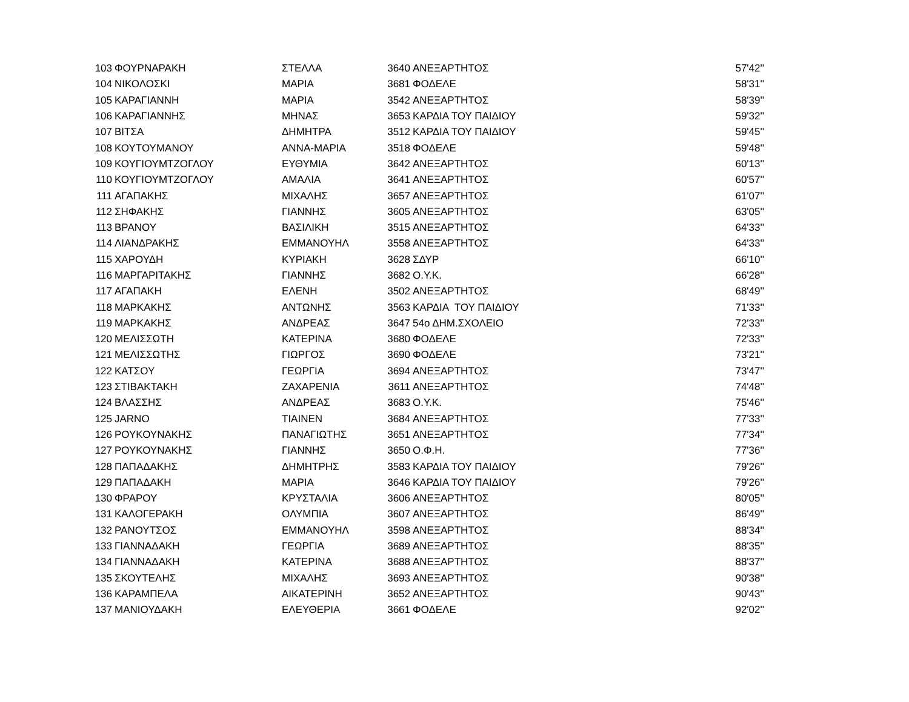| 103 | ΦΟΥΡΝΑΡΑΚΗ | ΣΤΕΛΛΑ | 3640 | ΑΝΕΞΑΡΤΗΤΟΣ | 57'42'' |
| 104 | ΝΙΚΟΛΟΣΚΙ | ΜΑΡΙΑ | 3681 | ΦΟΔΕΛΕ | 58'31'' |
| 105 | ΚΑΡΑΓΙΑΝΝΗ | ΜΑΡΙΑ | 3542 | ΑΝΕΞΑΡΤΗΤΟΣ | 58'39'' |
| 106 | ΚΑΡΑΓΙΑΝΝΗΣ | ΜΗΝΑΣ | 3653 | ΚΑΡΔΙΑ ΤΟΥ ΠΑΙΔΙΟΥ | 59'32'' |
| 107 | ΒΙΤΣΑ | ΔΗΜΗΤΡΑ | 3512 | ΚΑΡΔΙΑ ΤΟΥ ΠΑΙΔΙΟΥ | 59'45'' |
| 108 | ΚΟΥΤΟΥΜΑΝΟΥ | ΑΝΝΑ-ΜΑΡΙΑ | 3518 | ΦΟΔΕΛΕ | 59'48'' |
| 109 | ΚΟΥΓΙΟΥΜΤΖΟΓΛΟΥ | ΕΥΘΥΜΙΑ | 3642 | ΑΝΕΞΑΡΤΗΤΟΣ | 60'13'' |
| 110 | ΚΟΥΓΙΟΥΜΤΖΟΓΛΟΥ | ΑΜΑΛΙΑ | 3641 | ΑΝΕΞΑΡΤΗΤΟΣ | 60'57'' |
| 111 | ΑΓΑΠΑΚΗΣ | ΜΙΧΑΛΗΣ | 3657 | ΑΝΕΞΑΡΤΗΤΟΣ | 61'07'' |
| 112 | ΣΗΦΑΚΗΣ | ΓΙΑΝΝΗΣ | 3605 | ΑΝΕΞΑΡΤΗΤΟΣ | 63'05'' |
| 113 | ΒΡΑΝΟΥ | ΒΑΣΙΛΙΚΗ | 3515 | ΑΝΕΞΑΡΤΗΤΟΣ | 64'33'' |
| 114 | ΛΙΑΝΔΡΑΚΗΣ | ΕΜΜΑΝΟΥΗΛ | 3558 | ΑΝΕΞΑΡΤΗΤΟΣ | 64'33'' |
| 115 | ΧΑΡΟΥΔΗ | ΚΥΡΙΑΚΗ | 3628 | ΣΔΥΡ | 66'10'' |
| 116 | ΜΑΡΓΑΡΙΤΑΚΗΣ | ΓΙΑΝΝΗΣ | 3682 | Ο.Υ.Κ. | 66'28'' |
| 117 | ΑΓΑΠΑΚΗ | ΕΛΕΝΗ | 3502 | ΑΝΕΞΑΡΤΗΤΟΣ | 68'49'' |
| 118 | ΜΑΡΚΑΚΗΣ | ΑΝΤΩΝΗΣ | 3563 | ΚΑΡΔΙΑ ΤΟΥ ΠΑΙΔΙΟΥ | 71'33'' |
| 119 | ΜΑΡΚΑΚΗΣ | ΑΝΔΡΕΑΣ | 3647 | 54ο ΔΗΜ.ΣΧΟΛΕΙΟ | 72'33'' |
| 120 | ΜΕΛΙΣΣΩΤΗ | ΚΑΤΕΡΙΝΑ | 3680 | ΦΟΔΕΛΕ | 72'33'' |
| 121 | ΜΕΛΙΣΣΩΤΗΣ | ΓΙΩΡΓΟΣ | 3690 | ΦΟΔΕΛΕ | 73'21'' |
| 122 | ΚΑΤΣΟΥ | ΓΕΩΡΓΙΑ | 3694 | ΑΝΕΞΑΡΤΗΤΟΣ | 73'47'' |
| 123 | ΣΤΙΒΑΚΤΑΚΗ | ΖΑΧΑΡΕΝΙΑ | 3611 | ΑΝΕΞΑΡΤΗΤΟΣ | 74'48'' |
| 124 | ΒΛΑΣΣΗΣ | ΑΝΔΡΕΑΣ | 3683 | Ο.Υ.Κ. | 75'46'' |
| 125 | JARNO | ΤΙΑΙΝΕΝ | 3684 | ΑΝΕΞΑΡΤΗΤΟΣ | 77'33'' |
| 126 | ΡΟΥΚΟΥΝΑΚΗΣ | ΠΑΝΑΓΙΩΤΗΣ | 3651 | ΑΝΕΞΑΡΤΗΤΟΣ | 77'34'' |
| 127 | ΡΟΥΚΟΥΝΑΚΗΣ | ΓΙΑΝΝΗΣ | 3650 | Ο.Φ.Η. | 77'36'' |
| 128 | ΠΑΠΑΔΑΚΗΣ | ΔΗΜΗΤΡΗΣ | 3583 | ΚΑΡΔΙΑ ΤΟΥ ΠΑΙΔΙΟΥ | 79'26'' |
| 129 | ΠΑΠΑΔΑΚΗ | ΜΑΡΙΑ | 3646 | ΚΑΡΔΙΑ ΤΟΥ ΠΑΙΔΙΟΥ | 79'26'' |
| 130 | ΦΡΑΡΟΥ | ΚΡΥΣΤΑΛΙΑ | 3606 | ΑΝΕΞΑΡΤΗΤΟΣ | 80'05'' |
| 131 | ΚΑΛΟΓΕΡΑΚΗ | ΟΛΥΜΠΙΑ | 3607 | ΑΝΕΞΑΡΤΗΤΟΣ | 86'49'' |
| 132 | ΡΑΝΟΥΤΣΟΣ | ΕΜΜΑΝΟΥΗΛ | 3598 | ΑΝΕΞΑΡΤΗΤΟΣ | 88'34'' |
| 133 | ΓΙΑΝΝΑΔΑΚΗ | ΓΕΩΡΓΙΑ | 3689 | ΑΝΕΞΑΡΤΗΤΟΣ | 88'35'' |
| 134 | ΓΙΑΝΝΑΔΑΚΗ | ΚΑΤΕΡΙΝΑ | 3688 | ΑΝΕΞΑΡΤΗΤΟΣ | 88'37'' |
| 135 | ΣΚΟΥΤΕΛΗΣ | ΜΙΧΑΛΗΣ | 3693 | ΑΝΕΞΑΡΤΗΤΟΣ | 90'38'' |
| 136 | ΚΑΡΑΜΠΕΛΑ | ΑΙΚΑΤΕΡΙΝΗ | 3652 | ΑΝΕΞΑΡΤΗΤΟΣ | 90'43'' |
| 137 | ΜΑΝΙΟΥΔΑΚΗ | ΕΛΕΥΘΕΡΙΑ | 3661 | ΦΟΔΕΛΕ | 92'02'' |